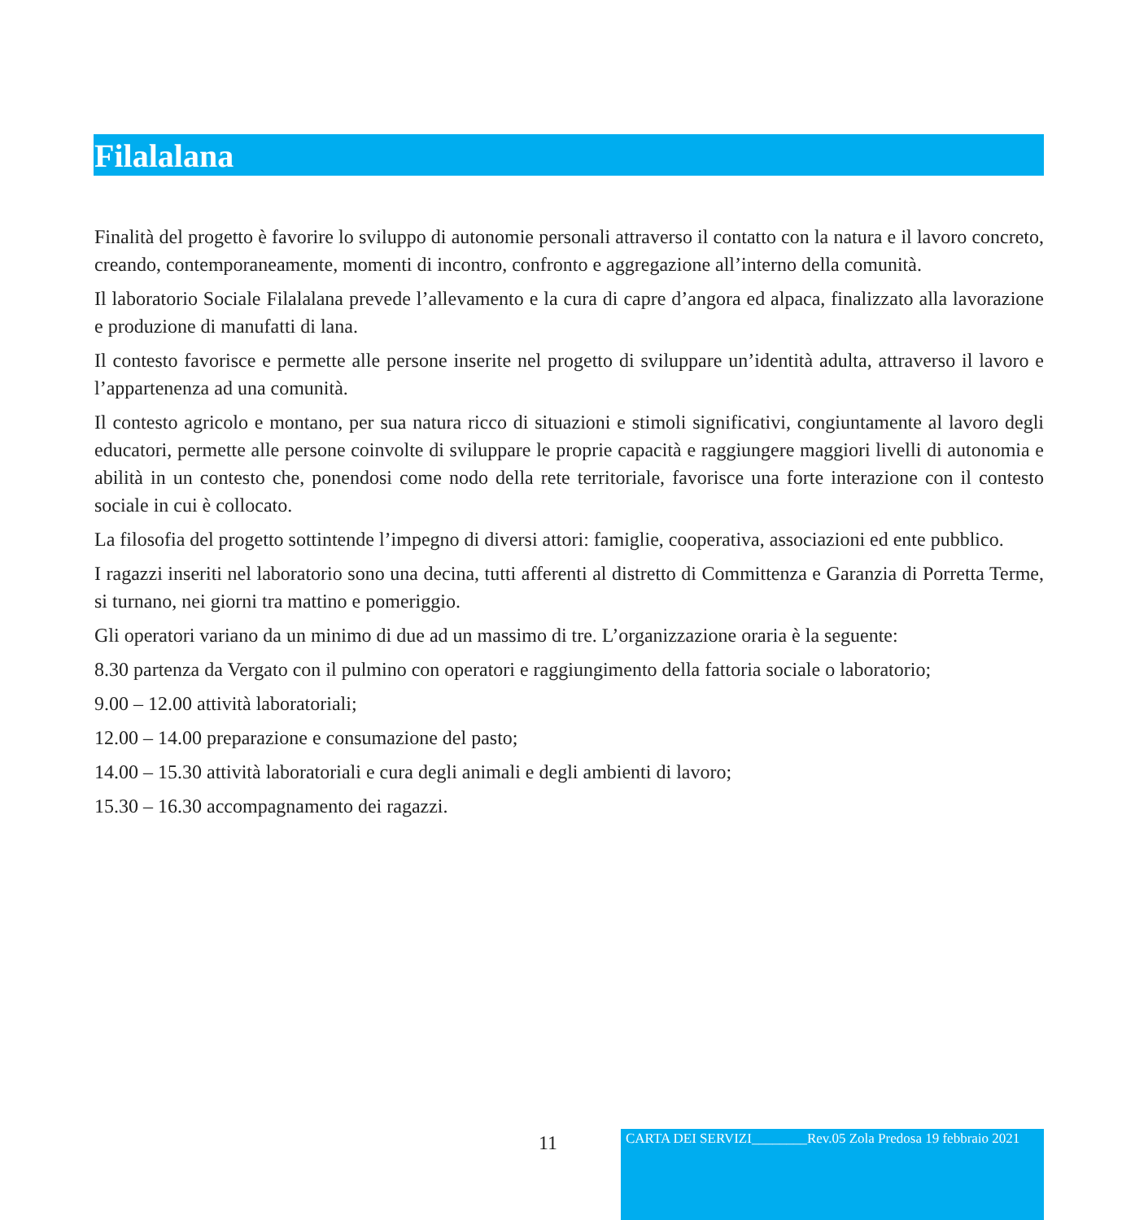Filalalana
Finalità del progetto è favorire lo sviluppo di autonomie personali attraverso il contatto con la natura e il lavoro concreto, creando, contemporaneamente, momenti di incontro, confronto e aggregazione all’interno della comunità.
Il laboratorio Sociale Filalalana prevede l’allevamento e la cura di capre d’angora ed alpaca, finalizzato alla lavorazione e produzione di manufatti di lana.
Il contesto favorisce e permette alle persone inserite nel progetto di sviluppare un’identità adulta, attraverso il lavoro e l’appartenenza ad una comunità.
Il contesto agricolo e montano, per sua natura ricco di situazioni e stimoli significativi, congiuntamente al lavoro degli educatori, permette alle persone coinvolte di sviluppare le proprie capacità e raggiungere maggiori livelli di autonomia e abilità in un contesto che, ponendosi come nodo della rete territoriale, favorisce una forte interazione con il contesto sociale in cui è collocato.
La filosofia del progetto sottintende l’impegno di diversi attori: famiglie, cooperativa, associazioni ed ente pubblico.
I ragazzi inseriti nel laboratorio sono una decina, tutti afferenti al distretto di Committenza e Garanzia di Porretta Terme, si turnano, nei giorni tra mattino e pomeriggio.
Gli operatori variano da un minimo di due ad un massimo di tre. L’organizzazione oraria è la seguente:
8.30 partenza da Vergato con il pulmino con operatori e raggiungimento della fattoria sociale o laboratorio;
9.00 – 12.00 attività laboratoriali;
12.00 – 14.00 preparazione e consumazione del pasto;
14.00 – 15.30 attività laboratoriali e cura degli animali e degli ambienti di lavoro;
15.30 – 16.30 accompagnamento dei ragazzi.
11
CARTA DEI SERVIZI________Rev.05 Zola Predosa 19 febbraio 2021